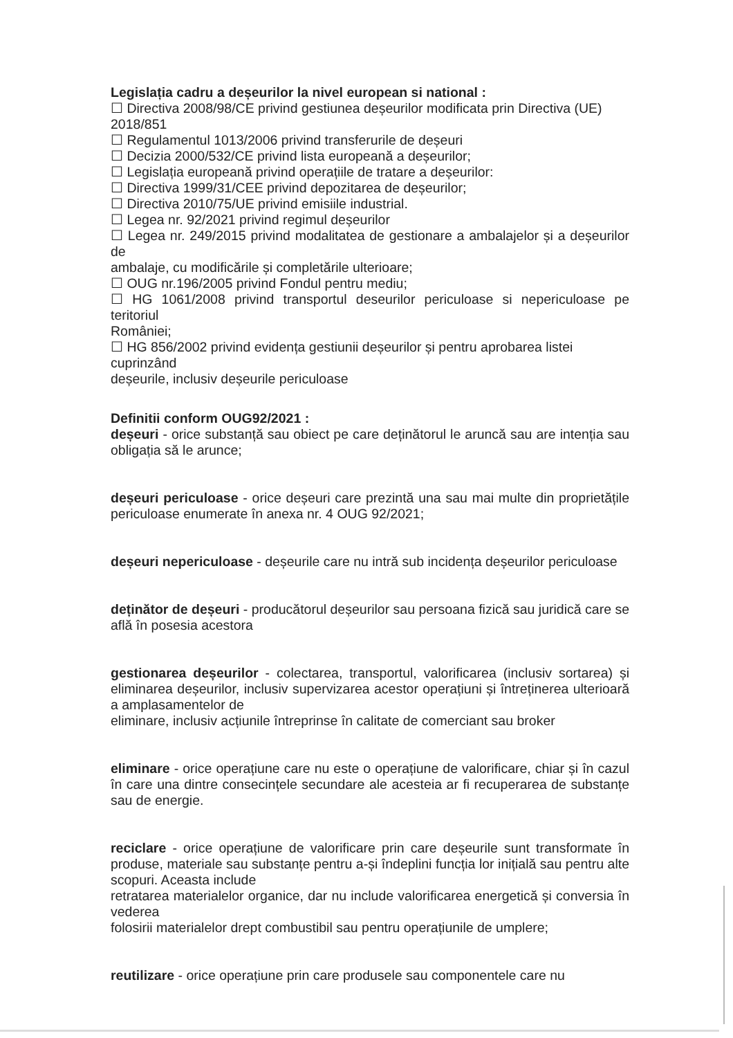Legislația cadru a deșeurilor la nivel european si national :
☐ Directiva 2008/98/CE privind gestiunea deșeurilor modificata prin Directiva (UE) 2018/851
☐ Regulamentul 1013/2006 privind transferurile de deșeuri
☐ Decizia 2000/532/CE privind lista europeană a deșeurilor;
☐ Legislația europeană privind operațiile de tratare a deșeurilor:
☐ Directiva 1999/31/CEE privind depozitarea de deșeurilor;
☐ Directiva 2010/75/UE privind emisiile industrial.
☐ Legea nr. 92/2021 privind regimul deșeurilor
☐ Legea nr. 249/2015 privind modalitatea de gestionare a ambalajelor și a deșeurilor de
ambalaje, cu modificările și completările ulterioare;
☐ OUG nr.196/2005 privind Fondul pentru mediu;
☐ HG 1061/2008 privind transportul deseurilor periculoase si nepericuloase pe teritoriul
României;
☐ HG 856/2002 privind evidența gestiunii deșeurilor și pentru aprobarea listei cuprinzând
deșeurile, inclusiv deșeurile periculoase
Definitii conform OUG92/2021 :
deșeuri - orice substanță sau obiect pe care deținătorul le aruncă sau are intenția sau obligația să le arunce;
deșeuri periculoase - orice deșeuri care prezintă una sau mai multe din proprietățile periculoase enumerate în anexa nr. 4 OUG 92/2021;
deșeuri nepericuloase - deșeurile care nu intră sub incidența deșeurilor periculoase
deținător de deșeuri - producătorul deșeurilor sau persoana fizică sau juridică care se află în posesia acestora
gestionarea deșeurilor - colectarea, transportul, valorificarea (inclusiv sortarea) și eliminarea deșeurilor, inclusiv supervizarea acestor operațiuni și întreținerea ulterioară a amplasamentelor de
eliminare, inclusiv acțiunile întreprinse în calitate de comerciant sau broker
eliminare - orice operațiune care nu este o operațiune de valorificare, chiar și în cazul în care una dintre consecințele secundare ale acesteia ar fi recuperarea de substanțe sau de energie.
reciclare - orice operațiune de valorificare prin care deșeurile sunt transformate în produse, materiale sau substanțe pentru a-și îndeplini funcția lor inițială sau pentru alte scopuri. Aceasta include
retratarea materialelor organice, dar nu include valorificarea energetică și conversia în vederea
folosirii materialelor drept combustibil sau pentru operațiunile de umplere;
reutilizare - orice operațiune prin care produsele sau componentele care nu